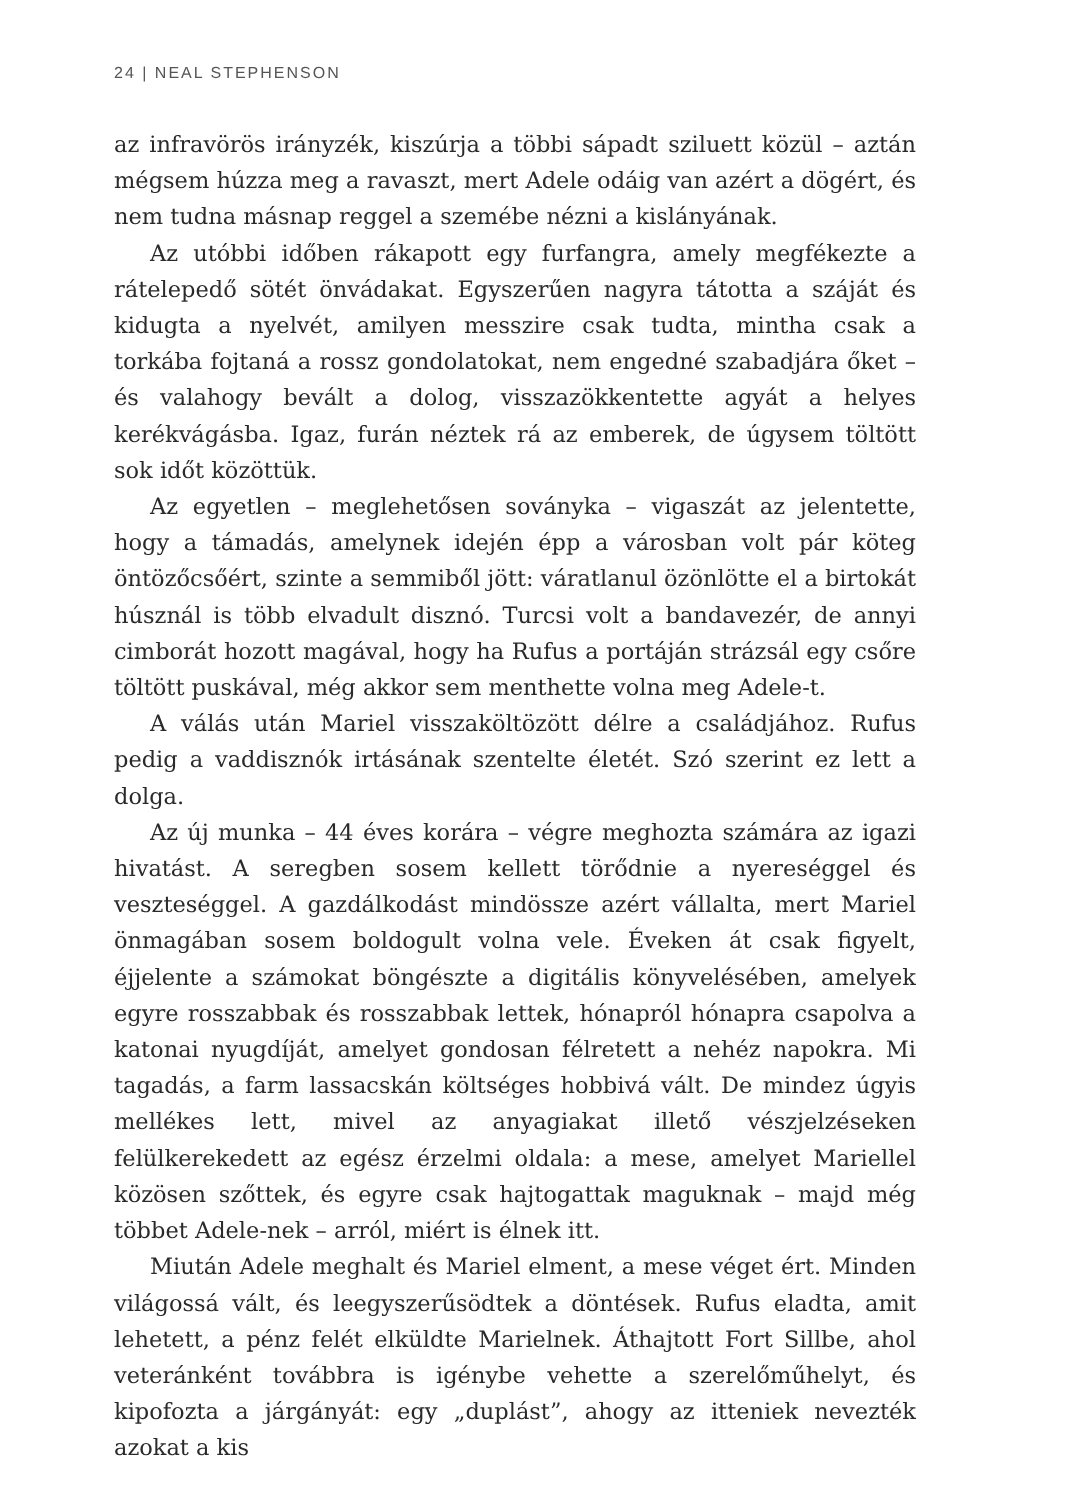24 | NEAL STEPHENSON
az infravörös irányzék, kiszúrja a többi sápadt sziluett közül – aztán mégsem húzza meg a ravaszt, mert Adele odáig van azért a dögért, és nem tudna másnap reggel a szemébe nézni a kislányának.
Az utóbbi időben rákapott egy furfangra, amely megfékezte a rátelepedő sötét önvádakat. Egyszerűen nagyra tátotta a száját és kidugta a nyelvét, amilyen messzire csak tudta, mintha csak a torkába fojtaná a rossz gondolatokat, nem engedné szabadjára őket – és valahogy bevált a dolog, visszazökkentette agyát a helyes kerékvágásba. Igaz, furán néztek rá az emberek, de úgysem töltött sok időt közöttük.
Az egyetlen – meglehetősen soványka – vigaszát az jelentette, hogy a támadás, amelynek idején épp a városban volt pár köteg öntözőcsőért, szinte a semmiből jött: váratlanul özönlötte el a birtokát húsznál is több elvadult disznó. Turcsi volt a bandavezér, de annyi cimborát hozott magával, hogy ha Rufus a portáján strázsál egy csőre töltött puskával, még akkor sem menthette volna meg Adele-t.
A válás után Mariel visszaköltözött délre a családjához. Rufus pedig a vaddisznók irtásának szentelte életét. Szó szerint ez lett a dolga.
Az új munka – 44 éves korára – végre meghozta számára az igazi hivatást. A seregben sosem kellett törődnie a nyereséggel és veszteséggel. A gazdálkodást mindössze azért vállalta, mert Mariel önmagában sosem boldogult volna vele. Éveken át csak figyelt, éjjelente a számokat böngészte a digitális könyvelésében, amelyek egyre rosszabbak és rosszabbak lettek, hónapról hónapra csapolva a katonai nyugdíját, amelyet gondosan félretett a nehéz napokra. Mi tagadás, a farm lassacskán költséges hobbivá vált. De mindez úgyis mellékes lett, mivel az anyagiakat illető vészjelzéseken felülkerekedett az egész érzelmi oldala: a mese, amelyet Mariellel közösen szőttek, és egyre csak hajtogattak maguknak – majd még többet Adele-nek – arról, miért is élnek itt.
Miután Adele meghalt és Mariel elment, a mese véget ért. Minden világossá vált, és leegyszerűsödtek a döntések. Rufus eladta, amit lehetett, a pénz felét elküldte Marielnek. Áthajtott Fort Sillbe, ahol veteránként továbbra is igénybe vehette a szerelőműhelyt, és kipofozta a járgányát: egy „duplást”, ahogy az itteniek nevezték azokat a kis